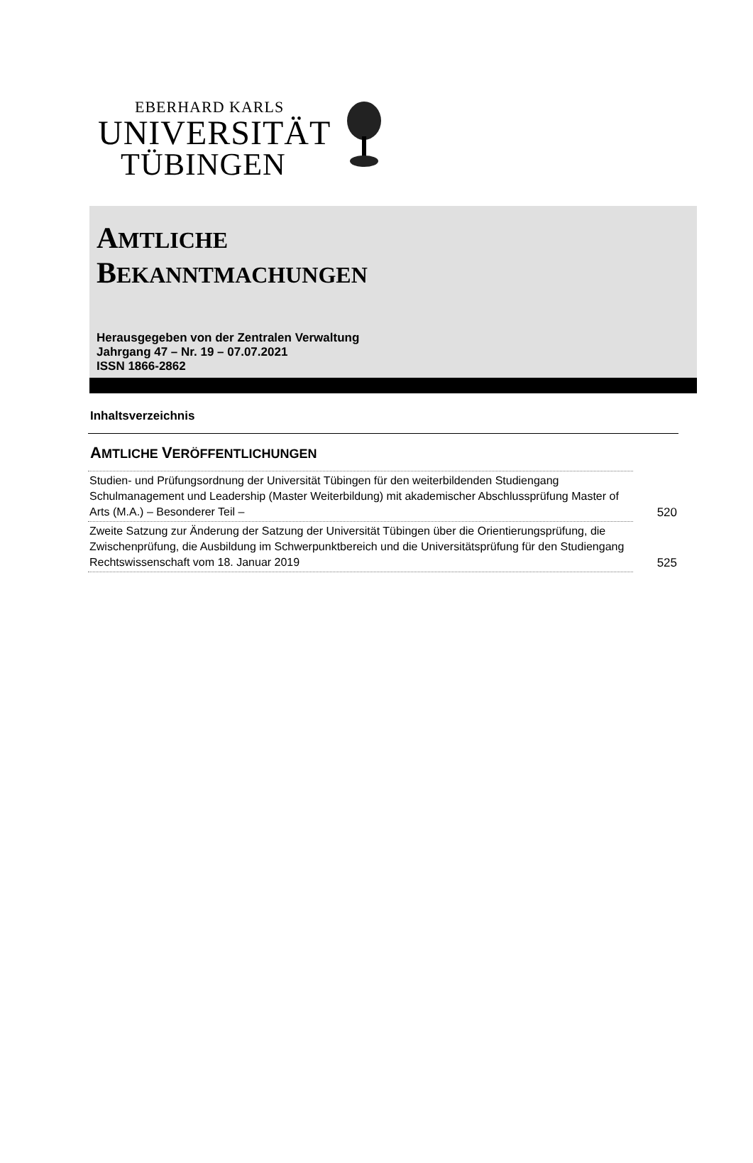EBERHARD KARLS
UNIVERSITÄT
TÜBINGEN
AMTLICHE
BEKANNTMACHUNGEN
Herausgegeben von der Zentralen Verwaltung
Jahrgang 47 – Nr. 19 – 07.07.2021
ISSN 1866-2862
Inhaltsverzeichnis
AMTLICHE VERÖFFENTLICHUNGEN
| Studien- und Prüfungsordnung der Universität Tübingen für den weiterbildenden Studiengang Schulmanagement und Leadership (Master Weiterbildung) mit akademischer Abschlussprüfung Master of Arts (M.A.) – Besonderer Teil – | 520 |
| Zweite Satzung zur Änderung der Satzung der Universität Tübingen über die Orientierungsprüfung, die Zwischenprüfung, die Ausbildung im Schwerpunktbereich und die Universitätsprüfung für den Studiengang Rechtswissenschaft vom 18. Januar 2019 | 525 |